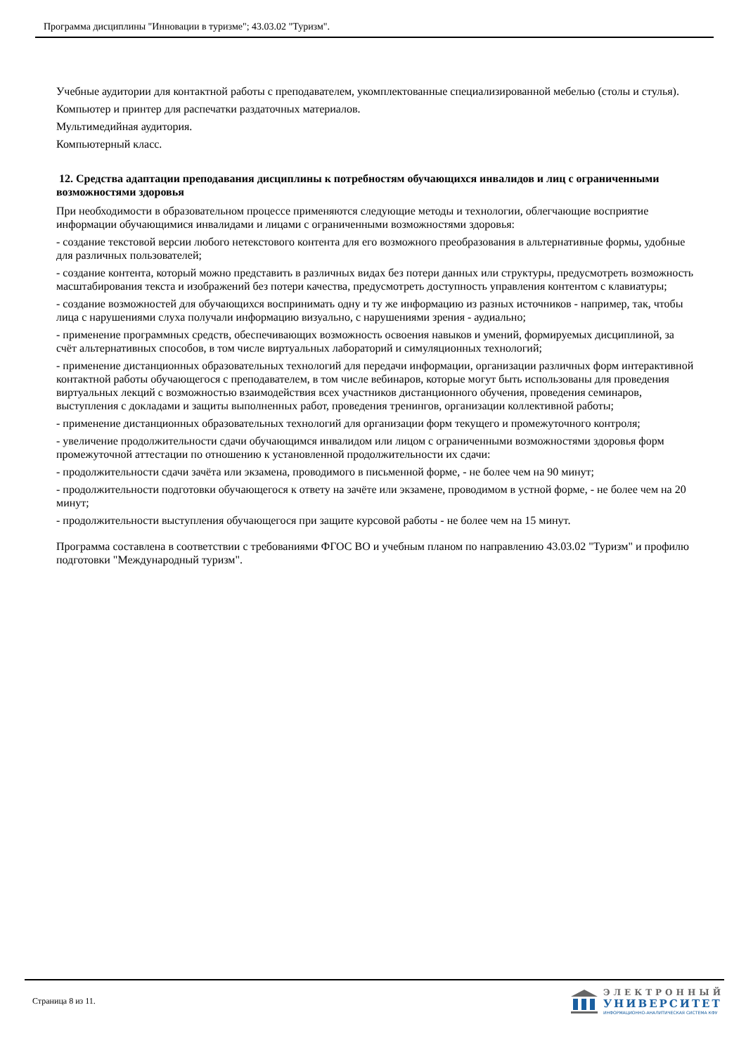Программа дисциплины "Инновации в туризме"; 43.03.02 "Туризм".
Учебные аудитории для контактной работы с преподавателем, укомплектованные специализированной мебелью (столы и стулья).
Компьютер и принтер для распечатки раздаточных материалов.
Мультимедийная аудитория.
Компьютерный класс.
12. Средства адаптации преподавания дисциплины к потребностям обучающихся инвалидов и лиц с ограниченными возможностями здоровья
При необходимости в образовательном процессе применяются следующие методы и технологии, облегчающие восприятие информации обучающимися инвалидами и лицами с ограниченными возможностями здоровья:
- создание текстовой версии любого нетекстового контента для его возможного преобразования в альтернативные формы, удобные для различных пользователей;
- создание контента, который можно представить в различных видах без потери данных или структуры, предусмотреть возможность масштабирования текста и изображений без потери качества, предусмотреть доступность управления контентом с клавиатуры;
- создание возможностей для обучающихся воспринимать одну и ту же информацию из разных источников - например, так, чтобы лица с нарушениями слуха получали информацию визуально, с нарушениями зрения - аудиально;
- применение программных средств, обеспечивающих возможность освоения навыков и умений, формируемых дисциплиной, за счёт альтернативных способов, в том числе виртуальных лабораторий и симуляционных технологий;
- применение дистанционных образовательных технологий для передачи информации, организации различных форм интерактивной контактной работы обучающегося с преподавателем, в том числе вебинаров, которые могут быть использованы для проведения виртуальных лекций с возможностью взаимодействия всех участников дистанционного обучения, проведения семинаров, выступления с докладами и защиты выполненных работ, проведения тренингов, организации коллективной работы;
- применение дистанционных образовательных технологий для организации форм текущего и промежуточного контроля;
- увеличение продолжительности сдачи обучающимся инвалидом или лицом с ограниченными возможностями здоровья форм промежуточной аттестации по отношению к установленной продолжительности их сдачи:
- продолжительности сдачи зачёта или экзамена, проводимого в письменной форме, - не более чем на 90 минут;
- продолжительности подготовки обучающегося к ответу на зачёте или экзамене, проводимом в устной форме, - не более чем на 20 минут;
- продолжительности выступления обучающегося при защите курсовой работы - не более чем на 15 минут.
Программа составлена в соответствии с требованиями ФГОС ВО и учебным планом по направлению 43.03.02 "Туризм" и профилю подготовки "Международный туризм".
Страница 8 из 11.
ЭЛЕКТРОННЫЙ
УНИВЕРСИТЕТ
ИНФОРМАЦИОННО-АНАЛИТИЧЕСКАЯ СИСТЕМА КФУ